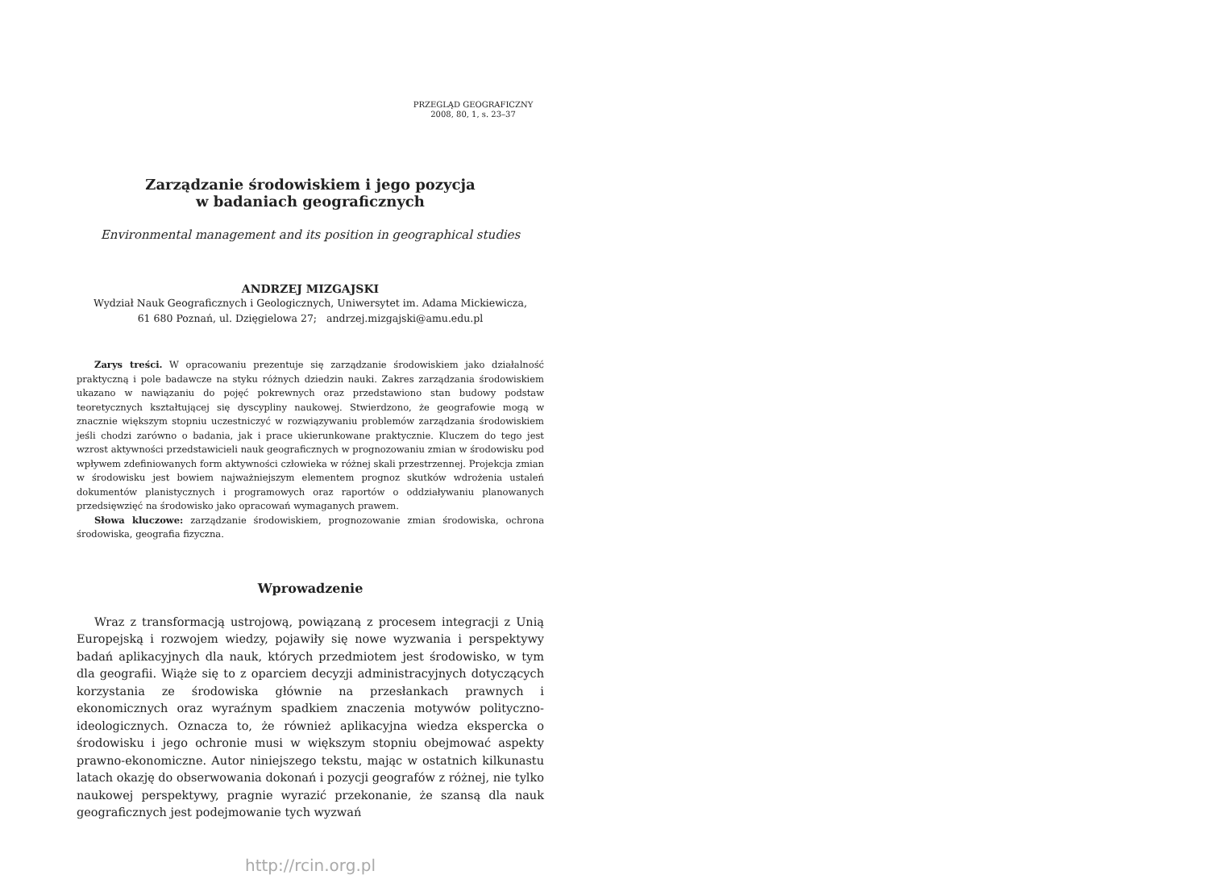PRZEGLĄD GEOGRAFICZNY
2008, 80, 1, s. 23–37
Zarządzanie środowiskiem i jego pozycja
w badaniach geograficznych
Environmental management and its position in geographical studies
ANDRZEJ MIZGAJSKI
Wydział Nauk Geograficznych i Geologicznych, Uniwersytet im. Adama Mickiewicza,
61 680 Poznań, ul. Dzięgielowa 27; andrzej.mizgajski@amu.edu.pl
Zarys treści. W opracowaniu prezentuje się zarządzanie środowiskiem jako działalność praktyczną i pole badawcze na styku różnych dziedzin nauki. Zakres zarządzania środowiskiem ukazano w nawiązaniu do pojęć pokrewnych oraz przedstawiono stan budowy podstaw teoretycznych kształtującej się dyscypliny naukowej. Stwierdzono, że geografowie mogą w znacznie większym stopniu uczestniczyć w rozwiązywaniu problemów zarządzania środowiskiem jeśli chodzi zarówno o badania, jak i prace ukierunkowane praktycznie. Kluczem do tego jest wzrost aktywności przedstawicieli nauk geograficznych w prognozowaniu zmian w środowisku pod wpływem zdefiniowanych form aktywności człowieka w różnej skali przestrzennej. Projekcja zmian w środowisku jest bowiem najważniejszym elementem prognoz skutków wdrożenia ustaleń dokumentów planistycznych i programowych oraz raportów o oddziaływaniu planowanych przedsięwzięć na środowisko jako opracowań wymaganych prawem.
Słowa kluczowe: zarządzanie środowiskiem, prognozowanie zmian środowiska, ochrona środowiska, geografia fizyczna.
Wprowadzenie
Wraz z transformacją ustrojową, powiązaną z procesem integracji z Unią Europejską i rozwojem wiedzy, pojawiły się nowe wyzwania i perspektywy badań aplikacyjnych dla nauk, których przedmiotem jest środowisko, w tym dla geografii. Wiąże się to z oparciem decyzji administracyjnych dotyczących korzystania ze środowiska głównie na przesłankach prawnych i ekonomicznych oraz wyraźnym spadkiem znaczenia motywów polityczno-ideologicznych. Oznacza to, że również aplikacyjna wiedza ekspercka o środowisku i jego ochronie musi w większym stopniu obejmować aspekty prawno-ekonomiczne. Autor niniejszego tekstu, mając w ostatnich kilkunastu latach okazję do obserwowania dokonań i pozycji geografów z różnej, nie tylko naukowej perspektywy, pragnie wyrazić przekonanie, że szansą dla nauk geograficznych jest podejmowanie tych wyzwań
http://rcin.org.pl